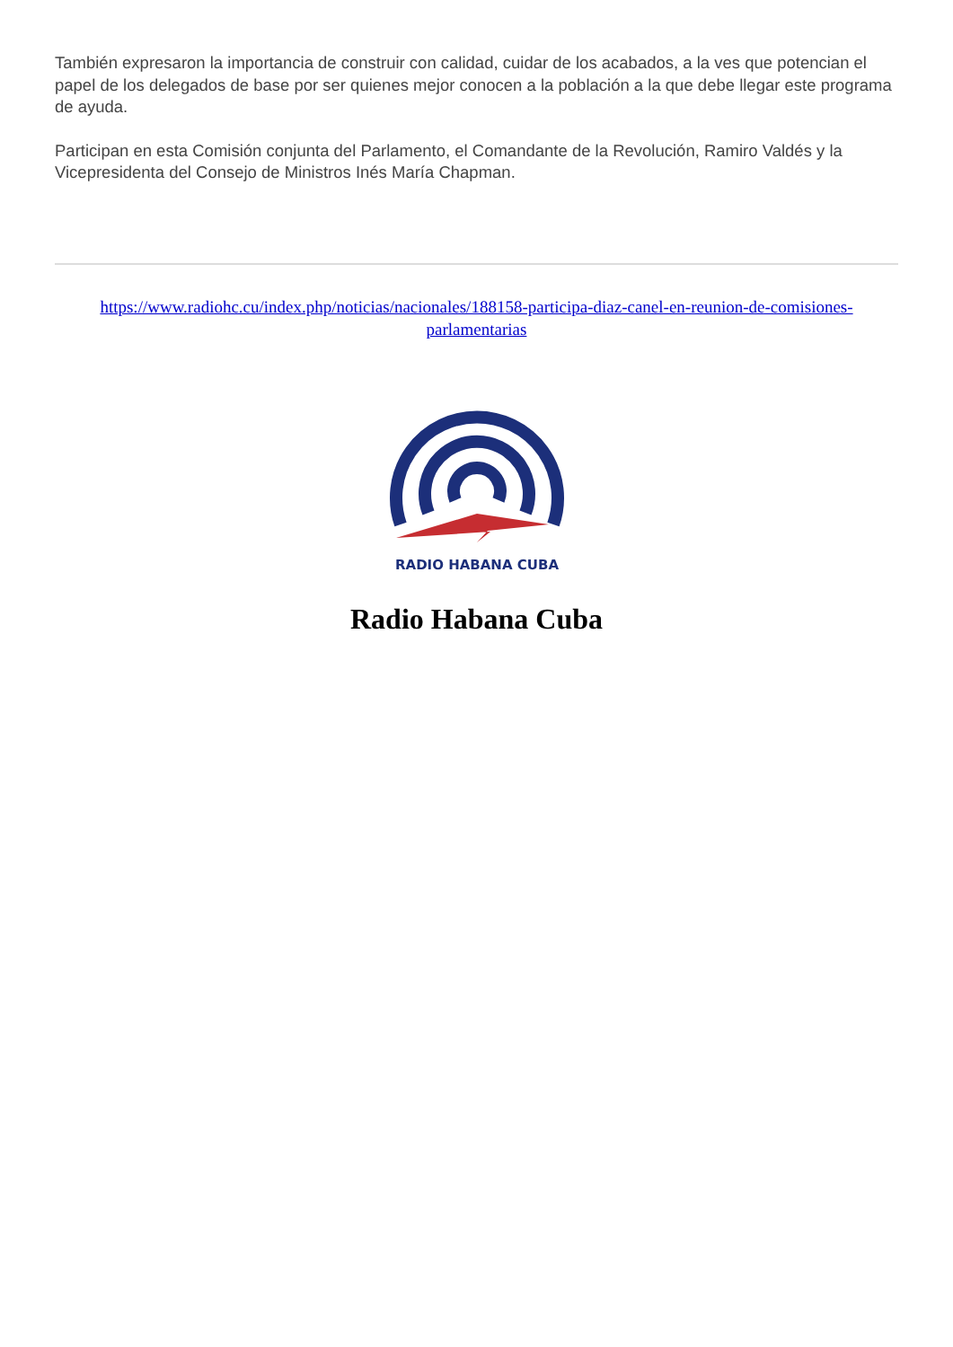También expresaron la importancia de construir con calidad, cuidar de los acabados, a la ves que potencian el papel de los delegados de base por ser quienes mejor conocen a la población a la que debe llegar este programa de ayuda.
Participan en esta Comisión conjunta del Parlamento, el Comandante de la Revolución, Ramiro Valdés y la Vicepresidenta del Consejo de Ministros Inés María Chapman.
https://www.radiohc.cu/index.php/noticias/nacionales/188158-participa-diaz-canel-en-reunion-de-comisiones-parlamentarias
RADIO HABANA CUBA
Radio Habana Cuba